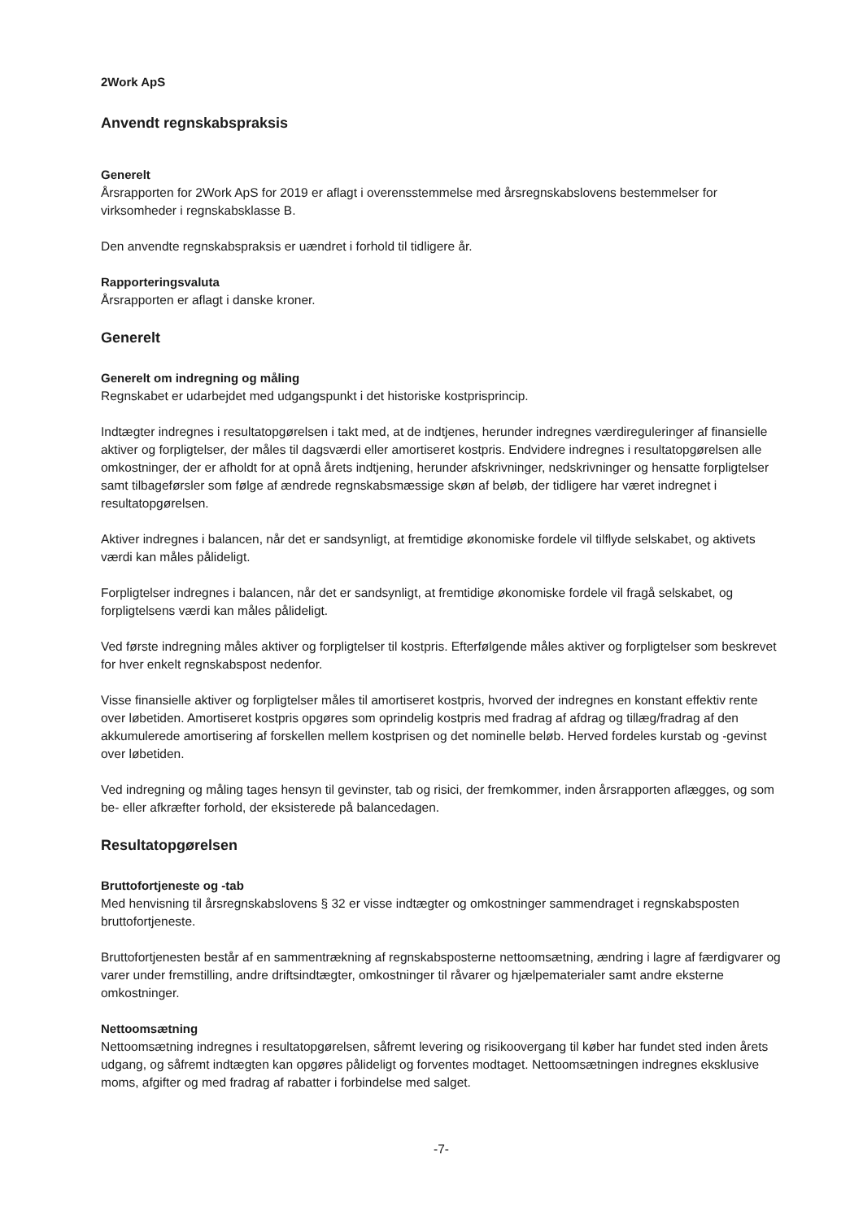2Work ApS
Anvendt regnskabspraksis
Generelt
Årsrapporten for 2Work ApS for 2019 er aflagt i overensstemmelse med årsregnskabslovens bestemmelser for virksomheder i regnskabsklasse B.
Den anvendte regnskabspraksis er uændret i forhold til tidligere år.
Rapporteringsvaluta
Årsrapporten er aflagt i danske kroner.
Generelt
Generelt om indregning og måling
Regnskabet er udarbejdet med udgangspunkt i det historiske kostprisprincip.
Indtægter indregnes i resultatopgørelsen i takt med, at de indtjenes, herunder indregnes værdireguleringer af finansielle aktiver og forpligtelser, der måles til dagsværdi eller amortiseret kostpris. Endvidere indregnes i resultatopgørelsen alle omkostninger, der er afholdt for at opnå årets indtjening, herunder afskrivninger, nedskrivninger og hensatte forpligtelser samt tilbageførsler som følge af ændrede regnskabsmæssige skøn af beløb, der tidligere har været indregnet i resultatopgørelsen.
Aktiver indregnes i balancen, når det er sandsynligt, at fremtidige økonomiske fordele vil tilflyde selskabet, og aktivets værdi kan måles pålideligt.
Forpligtelser indregnes i balancen, når det er sandsynligt, at fremtidige økonomiske fordele vil fragå selskabet, og forpligtelsens værdi kan måles pålideligt.
Ved første indregning måles aktiver og forpligtelser til kostpris. Efterfølgende måles aktiver og forpligtelser som beskrevet for hver enkelt regnskabspost nedenfor.
Visse finansielle aktiver og forpligtelser måles til amortiseret kostpris, hvorved der indregnes en konstant effektiv rente over løbetiden. Amortiseret kostpris opgøres som oprindelig kostpris med fradrag af afdrag og tillæg/fradrag af den akkumulerede amortisering af forskellen mellem kostprisen og det nominelle beløb. Herved fordeles kurstab og -gevinst over løbetiden.
Ved indregning og måling tages hensyn til gevinster, tab og risici, der fremkommer, inden årsrapporten aflægges, og som be- eller afkræfter forhold, der eksisterede på balancedagen.
Resultatopgørelsen
Bruttofortjeneste og -tab
Med henvisning til årsregnskabslovens § 32 er visse indtægter og omkostninger sammendraget i regnskabsposten bruttofortjeneste.
Bruttofortjenesten består af en sammentrækning af regnskabsposterne nettoomsætning, ændring i lagre af færdigvarer og varer under fremstilling, andre driftsindtægter, omkostninger til råvarer og hjælpematerialer samt andre eksterne omkostninger.
Nettoomsætning
Nettoomsætning indregnes i resultatopgørelsen, såfremt levering og risikoovergang til køber har fundet sted inden årets udgang, og såfremt indtægten kan opgøres pålideligt og forventes modtaget. Nettoomsætningen indregnes eksklusive moms, afgifter og med fradrag af rabatter i forbindelse med salget.
-7-